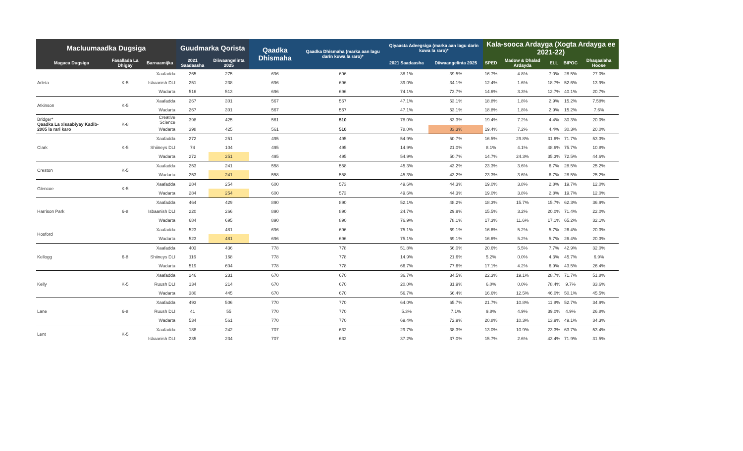| Macluumaadka Dugsiga | | | Guudmarka Qorista | | Qaadka Dhismaha | Qaadka Dhismaha (marka aan lagu darin kuwa la raro)* | Qiyaasta Adeegsiga (marka aan lagu darin kuwa la raro)* | | Kala-sooca Ardayga (Xogta Ardayga ee 2021-22) | | | | |
| --- | --- | --- | --- | --- | --- | --- | --- | --- | --- | --- | --- | --- | --- |
| Magaca Dugsiga | Fasallada La Dhigay | Barnaamijka | 2021 Saadaasha | Diiwaangelinta 2025 | | | 2021 Saadaasha | Diiwaangelinta 2025 | SPED | Madow & Dhalad Ardayda | ELL | BIPOC | Dhaqaalaha Hoose |
| Arleta | K-5 | Xaafadda | 265 | 275 | 696 | 696 | 38.1% | 39.5% | 16.7% | 4.8% | 7.0% | 28.5% | 27.0% |
| | | Isbaanish DLI | 251 | 238 | 696 | 696 | 39.0% | 34.1% | 12.4% | 1.6% | 18.7% | 52.6% | 13.9% |
| | | Wadarta | 516 | 513 | 696 | 696 | 74.1% | 73.7% | 14.6% | 3.3% | 12.7% | 40.1% | 20.7% |
| Atkinson | K-5 | Xaafadda | 267 | 301 | 567 | 567 | 47.1% | 53.1% | 18.8% | 1.8% | 2.9% | 15.2% | 7.58% |
| | | Wadarta | 267 | 301 | 567 | 567 | 47.1% | 53.1% | 18.8% | 1.8% | 2.9% | 15.2% | 7.6% |
| Bridger* Qaadka La xisaabiyay Kadib-2005 la rari karo | K-8 | Creative Science | 398 | 425 | 561 | 510 | 78.0% | 83.3% | 19.4% | 7.2% | 4.4% | 30.3% | 20.0% |
| | | Wadarta | 398 | 425 | 561 | 510 | 78.0% | 83.3% | 19.4% | 7.2% | 4.4% | 30.3% | 20.0% |
| Clark | K-5 | Xaafadda | 272 | 251 | 495 | 495 | 54.9% | 50.7% | 16.5% | 29.8% | 31.6% | 71.7% | 53.3% |
| | | Shiineys DLI | 74 | 104 | 495 | 495 | 14.9% | 21.0% | 8.1% | 4.1% | 48.6% | 75.7% | 10.8% |
| | | Wadarta | 272 | 251 | 495 | 495 | 54.9% | 50.7% | 14.7% | 24.3% | 35.3% | 72.5% | 44.6% |
| Creston | K-5 | Xaafadda | 253 | 241 | 558 | 558 | 45.3% | 43.2% | 23.3% | 3.6% | 6.7% | 28.5% | 25.2% |
| | | Wadarta | 253 | 241 | 558 | 558 | 45.3% | 43.2% | 23.3% | 3.6% | 6.7% | 28.5% | 25.2% |
| Glencoe | K-5 | Xaafadda | 284 | 254 | 600 | 573 | 49.6% | 44.3% | 19.0% | 3.8% | 2.8% | 19.7% | 12.0% |
| | | Wadarta | 284 | 254 | 600 | 573 | 49.6% | 44.3% | 19.0% | 3.8% | 2.8% | 19.7% | 12.0% |
| Harrison Park | 6-8 | Xaafadda | 464 | 429 | 890 | 890 | 52.1% | 48.2% | 18.3% | 15.7% | 15.7% | 62.3% | 36.9% |
| | | Isbaanish DLI | 220 | 266 | 890 | 890 | 24.7% | 29.9% | 15.5% | 3.2% | 20.0% | 71.4% | 22.0% |
| | | Wadarta | 684 | 695 | 890 | 890 | 76.9% | 78.1% | 17.3% | 11.6% | 17.1% | 65.2% | 32.1% |
| Hosford | | Xaafadda | 523 | 481 | 696 | 696 | 75.1% | 69.1% | 16.6% | 5.2% | 5.7% | 26.4% | 20.3% |
| | | Wadarta | 523 | 481 | 696 | 696 | 75.1% | 69.1% | 16.6% | 5.2% | 5.7% | 26.4% | 20.3% |
| Kellogg | 6-8 | Xaafadda | 403 | 436 | 778 | 778 | 51.8% | 56.0% | 20.6% | 5.5% | 7.7% | 42.9% | 32.0% |
| | | Shiineys DLI | 116 | 168 | 778 | 778 | 14.9% | 21.6% | 5.2% | 0.0% | 4.3% | 45.7% | 6.9% |
| | | Wadarta | 519 | 604 | 778 | 778 | 66.7% | 77.6% | 17.1% | 4.2% | 6.9% | 43.5% | 26.4% |
| Kelly | K-5 | Xaafadda | 246 | 231 | 670 | 670 | 36.7% | 34.5% | 22.3% | 19.1% | 28.7% | 71.7% | 51.8% |
| | | Ruush DLI | 134 | 214 | 670 | 670 | 20.0% | 31.9% | 6.0% | 0.0% | 78.4% | 9.7% | 33.6% |
| | | Wadarta | 380 | 445 | 670 | 670 | 56.7% | 66.4% | 16.6% | 12.5% | 46.0% | 50.1% | 45.5% |
| Lane | 6-8 | Xaafadda | 493 | 506 | 770 | 770 | 64.0% | 65.7% | 21.7% | 10.8% | 11.8% | 52.7% | 34.9% |
| | | Ruush DLI | 41 | 55 | 770 | 770 | 5.3% | 7.1% | 9.8% | 4.9% | 39.0% | 4.9% | 26.8% |
| | | Wadarta | 534 | 561 | 770 | 770 | 69.4% | 72.9% | 20.8% | 10.3% | 13.9% | 49.1% | 34.3% |
| Lent | K-5 | Xaafadda | 188 | 242 | 707 | 632 | 29.7% | 38.3% | 13.0% | 10.9% | 23.3% | 63.7% | 53.4% |
| | | Isbaanish DLI | 235 | 234 | 707 | 632 | 37.2% | 37.0% | 15.7% | 2.6% | 43.4% | 71.9% | 31.5% |